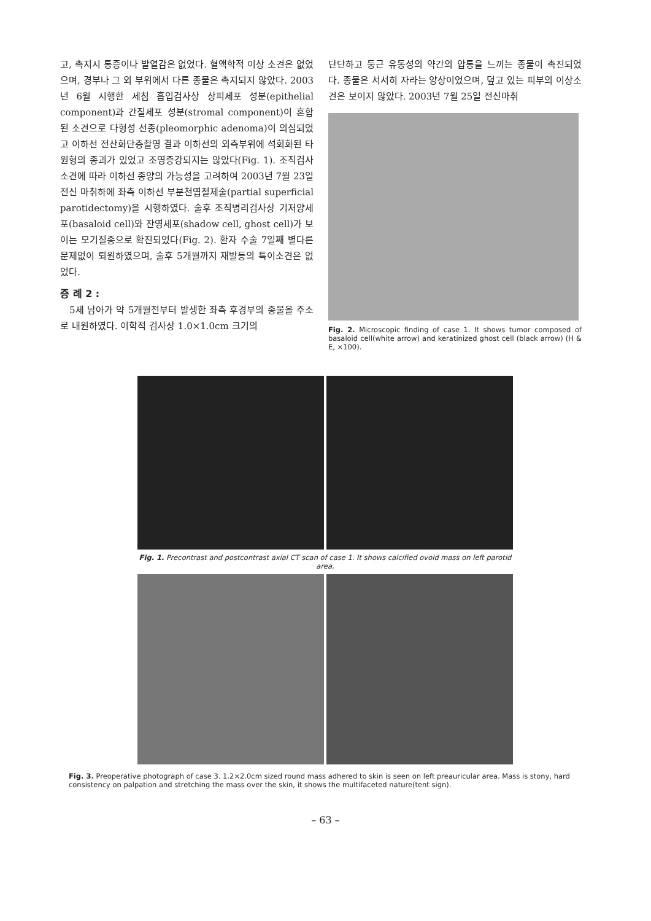고, 촉지시 통증이나 발열감은 없었다. 혈액학적 이상 소견은 없었으며, 경부나 그 외 부위에서 다른 종물은 촉지되지 않았다. 2003년 6월 시행한 세침 흡입검사상 상피세포 성분(epithelial component)과 간질세포 성분(stromal component)이 혼합된 소견으로 다형성 선종(pleomorphic adenoma)이 의심되었고 이하선 전산화단층촬영 결과 이하선의 외측부위에 석회화된 타원형의 종괴가 있었고 조영증강되지는 않았다(Fig. 1). 조직검사 소견에 따라 이하선 종양의 가능성을 고려하여 2003년 7월 23일 전신 마취하에 좌측 이하선 부분천엽절제술(partial superficial parotidectomy)을 시행하였다. 술후 조직병리검사상 기저양세포(basaloid cell)와 잔영세포(shadow cell, ghost cell)가 보이는 모기질종으로 확진되었다(Fig. 2). 환자 수술 7일째 별다른 문제없이 퇴원하였으며, 술후 5개월까지 재발등의 특이소견은 없었다.
증 례 2 :
5세 남아가 약 5개월전부터 발생한 좌측 후경부의 종물을 주소로 내원하였다. 이학적 검사상 1.0×1.0cm 크기의
단단하고 둥근 유동성의 약간의 압통을 느끼는 종물이 촉진되었다. 종물은 서서히 자라는 양상이었으며, 덮고 있는 피부의 이상소견은 보이지 않았다. 2003년 7월 25일 전신마취
Fig. 2. Microscopic finding of case 1. It shows tumor composed of basaloid cell(white arrow) and keratinized ghost cell (black arrow) (H & E, ×100).
Fig. 1. Precontrast and postcontrast axial CT scan of case 1. It shows calcified ovoid mass on left parotid area.
Fig. 3. Preoperative photograph of case 3. 1.2×2.0cm sized round mass adhered to skin is seen on left preauricular area. Mass is stony, hard consistency on palpation and stretching the mass over the skin, it shows the multifaceted nature(tent sign).
– 63 –